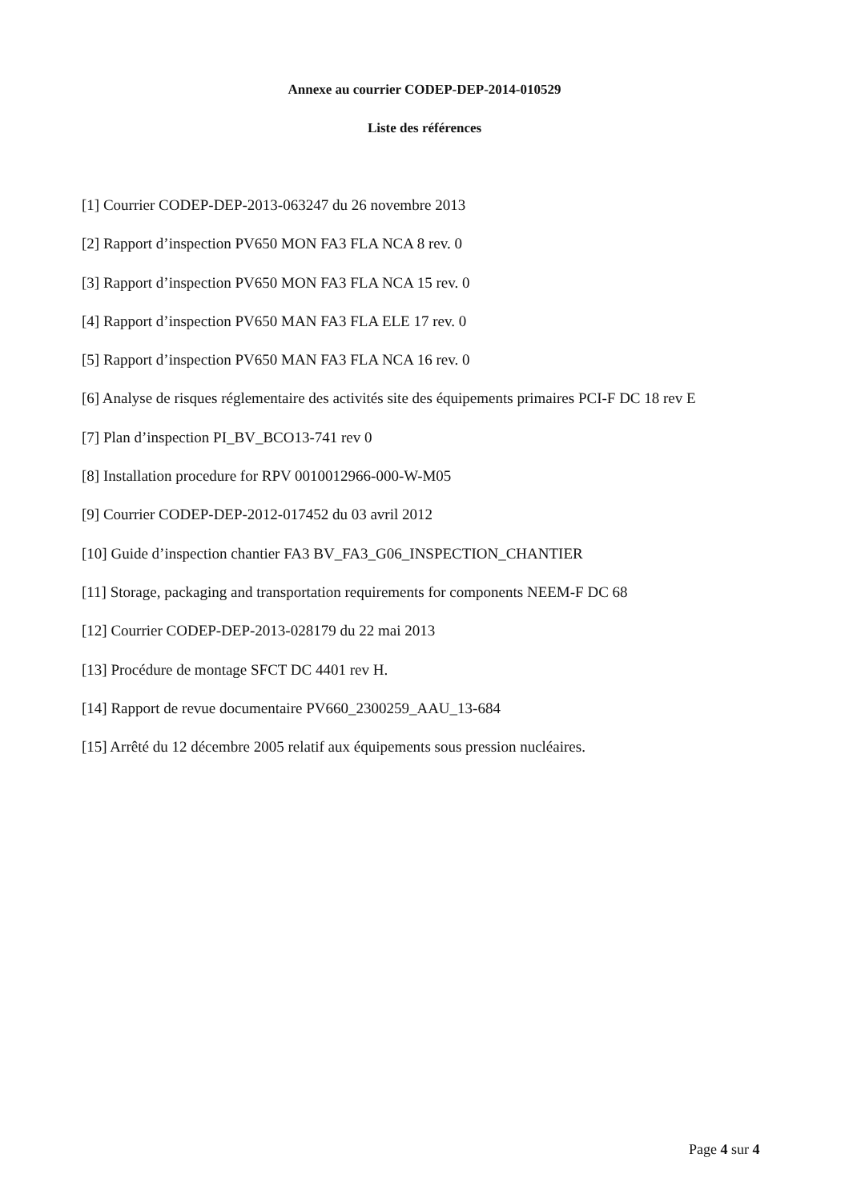Annexe au courrier CODEP-DEP-2014-010529
Liste des références
[1] Courrier CODEP-DEP-2013-063247 du 26 novembre 2013
[2] Rapport d’inspection PV650 MON FA3 FLA NCA 8 rev. 0
[3] Rapport d’inspection PV650 MON FA3 FLA NCA 15 rev. 0
[4] Rapport d’inspection PV650 MAN FA3 FLA ELE 17 rev. 0
[5] Rapport d’inspection PV650 MAN FA3 FLA NCA 16 rev. 0
[6] Analyse de risques réglementaire des activités site des équipements primaires PCI-F DC 18 rev E
[7] Plan d’inspection PI_BV_BCO13-741 rev 0
[8] Installation procedure for RPV 0010012966-000-W-M05
[9] Courrier CODEP-DEP-2012-017452 du 03 avril 2012
[10] Guide d’inspection chantier FA3 BV_FA3_G06_INSPECTION_CHANTIER
[11] Storage, packaging and transportation requirements for components NEEM-F DC 68
[12] Courrier CODEP-DEP-2013-028179 du 22 mai 2013
[13] Procédure de montage SFCT DC 4401 rev H.
[14] Rapport de revue documentaire PV660_2300259_AAU_13-684
[15] Arrêté du 12 décembre 2005 relatif aux équipements sous pression nucléaires.
Page 4 sur 4